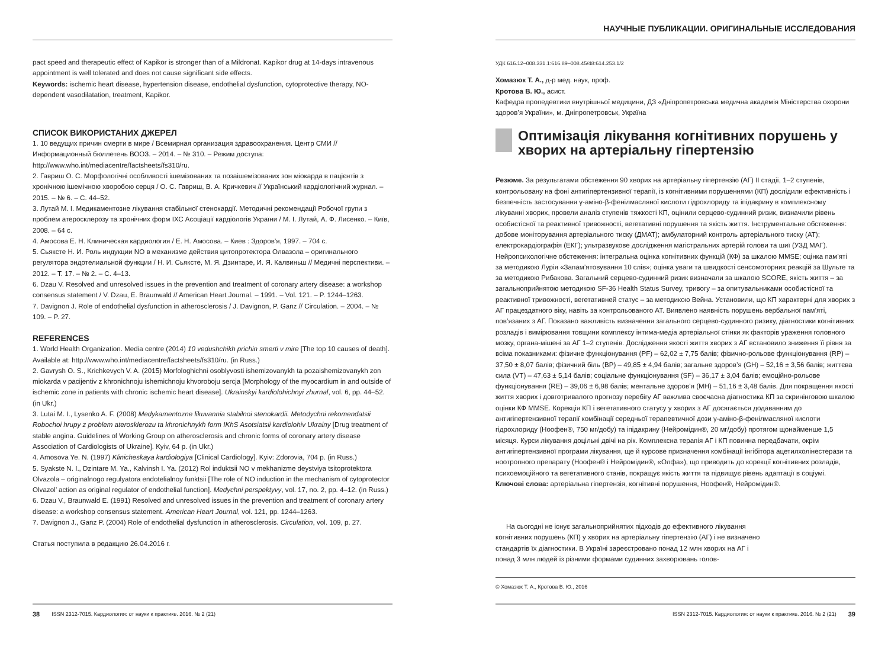pact speed and therapeutic effect of Kapikor is stronger than of a Mildronat. Kapikor drug at 14-days intravenous appointment is well tolerated and does not cause significant side effects.
Keywords: ischemic heart disease, hypertension disease, endothelial dysfunction, cytoprotective therapy, NO-dependent vasodilatation, treatment, Kapikor.
СПИСОК ВИКОРИСТАНИХ ДЖЕРЕЛ
1. 10 ведущих причин смерти в мире / Всемирная организация здравоохранения. Центр СМИ // Информационный бюллетень ВООЗ. – 2014. – № 310. – Режим доступа: http://www.who.int/mediacentre/factsheets/fs310/ru.
2. Гавриш О. С. Морфологічні особливості ішемізованих та позаішемізованих зон міокарда в пацієнтів з хронічною ішемічною хворобою серця / О. С. Гавриш, В. А. Кричкевич // Український кардіологічний журнал. – 2015. – № 6. – С. 44–52.
3. Лутай М. І. Медикаментозне лікування стабільної стенокардії. Методичні рекомендації Робочої групи з проблем атеросклерозу та хронічних форм ІХС Асоціації кардіологів України / М. І. Лутай, А. Ф. Лисенко. – Київ, 2008. – 64 с.
4. Амосова Е. Н. Клиническая кардиология / Е. Н. Амосова. – Киев : Здоров’я, 1997. – 704 с.
5. Сьяксте Н. И. Роль индукции NO в механизме действия цитопротектора Олвазола – оригинального регулятора эндотелиальной функции / Н. И. Сьяксте, М. Я. Дзинтаре, И. Я. Калвиньш // Медичні перспективи. – 2012. – Т. 17. – № 2. – С. 4–13.
6. Dzau V. Resolved and unresolved issues in the prevention and treatment of coronary artery disease: a workshop consensus statement / V. Dzau, E. Braunwald // American Heart Journal. – 1991. – Vol. 121. – P. 1244–1263.
7. Davignon J. Role of endothelial dysfunction in atherosclerosis / J. Davignon, P. Ganz // Circulation. – 2004. – № 109. – P. 27.
REFERENCES
1. World Health Organization. Media centre (2014) 10 vedushchikh prichin smerti v mire [The top 10 causes of death]. Available at: http://www.who.int/mediacentre/factsheets/fs310/ru. (in Russ.)
2. Gavrysh O. S., Krichkevych V. A. (2015) Morfologhichni osoblyvosti ishemizovanykh ta pozaishemizovanykh zon miokarda v pacijentiv z khronichnoju ishemichnoju khvoroboju sercja [Morphology of the myocardium in and outside of ischemic zone in patients with chronic ischemic heart disease]. Ukrainskyi kardiolohichnyi zhurnal, vol. 6, pp. 44–52. (in Ukr.)
3. Lutai M. I., Lysenko A. F. (2008) Medykamentozne likuvannia stabilnoi stenokardii. Metodychni rekomendatsii Robochoi hrupy z problem aterosklerozu ta khronichnykh form IKhS Asotsiatsii kardiolohiv Ukrainy [Drug treatment of stable angina. Guidelines of Working Group on atherosclerosis and chronic forms of coronary artery disease Association of Cardiologists of Ukraine]. Kyiv, 64 p. (in Ukr.)
4. Amosova Ye. N. (1997) Klinicheskaya kardiologiya [Clinical Cardiology]. Kyiv: Zdorovia, 704 p. (in Russ.)
5. Syakste N. I., Dzintare M. Ya., Kalvinsh I. Ya. (2012) Rol induktsii NO v mekhanizme deystviya tsitoprotektora Olvazola – originalnogo regulyatora endotelialnoy funktsii [The role of NO induction in the mechanism of cytoprotector Olvazol’ action as original regulator of endothelial function]. Medychni perspektyvy, vol. 17, no. 2, pp. 4–12. (in Russ.)
6. Dzau V., Braunwald E. (1991) Resolved and unresolved issues in the prevention and treatment of coronary artery disease: a workshop consensus statement. American Heart Journal, vol. 121, pp. 1244–1263.
7. Davignon J., Ganz P. (2004) Role of endothelial dysfunction in atherosclerosis. Circulation, vol. 109, p. 27.
Статья поступила в редакцию 26.04.2016 г.
38 ISSN 2312-7015. Кардиология: от науки к практике. 2016. № 2 (21)
НАУЧНЫЕ ПУБЛИКАЦИИ. ОРИГИНАЛЬНЫЕ ИССЛЕДОВАНИЯ
УДК 616.12–008.331.1:616.89–008.45/48:614.253.1/2
Хомазюк Т. А., д-р мед. наук, проф.
Кротова В. Ю., асист.
Кафедра пропедевтики внутрішньої медицини, ДЗ «Дніпропетровська медична академія Міністерства охорони здоров’я України», м. Дніпропетровськ, Україна
Оптимізація лікування когнітивних порушень у хворих на артеріальну гіпертензію
Резюме. За результатами обстеження 90 хворих на артеріальну гіпертензію (АГ) II стадії, 1–2 ступенів, контрольовану на фоні антигіпертензивної терапії, із когнітивними порушеннями (КП) дослідили ефективність і безпечність застосування γ-аміно-β-фенілмасляної кислоти гідрохлориду та іпідакрину в комплексному лікуванні хворих, провели аналіз ступенів тяжкості КП, оцінили серцево-судинний ризик, визначили рівень особистісної та реактивної тривожності, вегетативні порушення та якість життя. Інструментальне обстеження: добове моніторування артеріального тиску (ДМАТ); амбулаторний контроль артеріального тиску (АТ); електрокардіографія (ЕКГ); ультразвукове дослідження магістральних артерій голови та шиї (УЗД МАГ). Нейропсихологічне обстеження: інтегральна оцінка когнітивних функцій (КФ) за шкалою MMSE; оцінка пам’яті за методикою Лурія «Запам’ятовування 10 слів»; оцінка уваги та швидкості сенсомоторних реакцій за Шульте та за методикою Рибакова. Загальний серцево-судинний ризик визначали за шкалою SCORE, якість життя – за загальноприйнятою методикою SF-36 Health Status Survey, тривогу – за опитувальниками особистісної та реактивної тривожності, вегетативней статус – за методикою Вейна. Установили, що КП характерні для хворих з АГ працездатного віку, навіть за контрольованого АТ. Виявлено наявність порушень вербальної пам’яті, пов’язаних з АГ. Показано важливість визначення загального серцево-судинного ризику, діагностики когнітивних розладів і вимірювання товщини комплексу інтима-медіа артеріальної стінки як факторів ураження головного мозку, органа-мішені за АГ 1–2 ступенів. Дослідження якості життя хворих з АГ встановило зниження її рівня за всіма показниками: фізичне функціонування (PF) – 62,02 ± 7,75 балів; фізично-рольове функціонування (RP) – 37,50 ± 8,07 балів; фізичний біль (BP) – 49,85 ± 4,94 балів; загальне здоров’я (GH) – 52,16 ± 3,56 балів; життєва сила (VT) – 47,63 ± 5,14 балів; соціальне функціонування (SF) – 36,17 ± 3,04 балів; емоційно-рольове функціонування (RE) – 39,06 ± 6,98 балів; ментальне здоров’я (MH) – 51,16 ± 3,48 балів. Для покращення якості життя хворих і довготривалого прогнозу перебігу АГ важлива своєчасна діагностика КП за скринінговою шкалою оцінки КФ MMSE. Корекція КП і вегетативного статусу у хворих з АГ досягається додаванням до антигіпертензивної терапії комбінації середньої терапевтичної дози γ-аміно-β-фенілмасляної кислоти гідрохлориду (Ноофен®, 750 мг/добу) та іпідакрину (Нейромідин®, 20 мг/добу) протягом щонайменше 1,5 місяця. Курси лікування доцільні двічі на рік. Комплексна терапія АГ і КП повинна передбачати, окрім антигіпертензивної програми лікування, ще й курсове призначення комбінації інгібітора ацетилхолінестерази та ноотропного препарату (Ноофен® і Нейромідин®, «Олфа»), що приводить до корекції когнітивних розладів, психоемоційного та вегетативного станів, покращує якість життя та підвищує рівень адаптації в соціумі.
Ключові слова: артеріальна гіпертензія, когнітивні порушення, Ноофен®, Нейромідин®.
На сьогодні не існує загальноприйнятих підходів до ефективного лікування когнітивних порушень (КП) у хворих на артеріальну гіпертензію (АГ) і не визначено стандартів їх діагностики. В Україні зареєстровано понад 12 млн хворих на АГ і понад 3 млн людей із різними формами судинних захворювань голов-
© Хомазюк Т. А., Кротова В. Ю., 2016
ISSN 2312-7015. Кардиология: от науки к практике. 2016. № 2 (21) 39